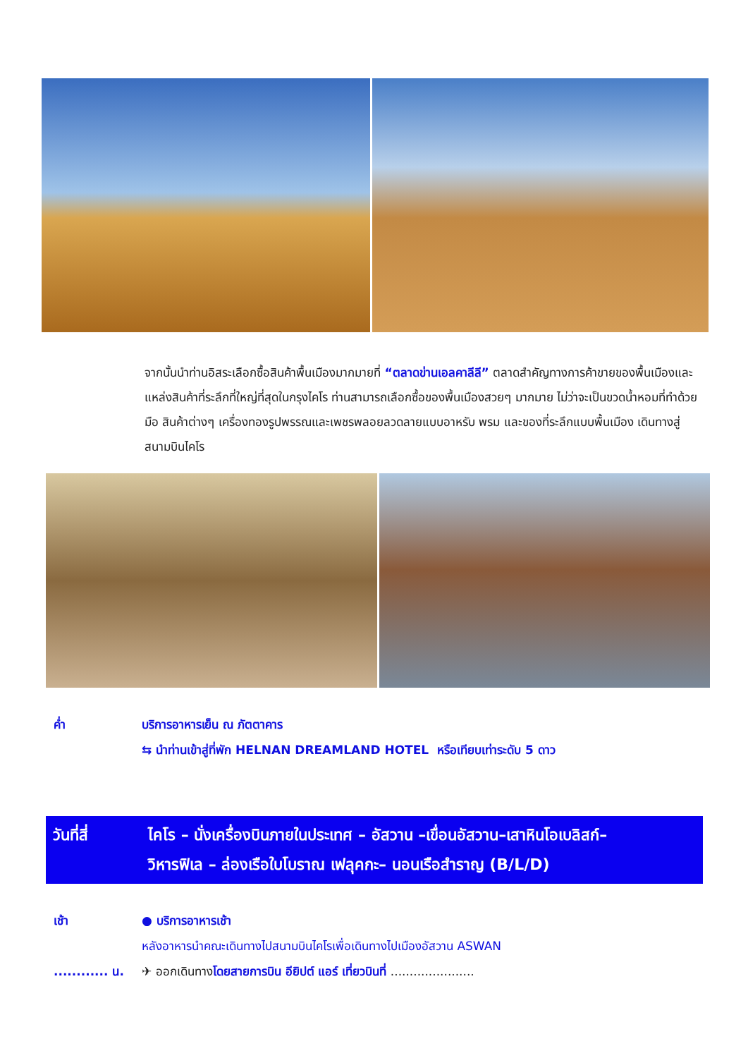จากนั้นนำท่านอิสระเลือกซื้อสินค้าพื้นเมืองมากมายที่ “ตลาดข่านเอลคาลีลี” ตลาดสำคัญทางการค้าขายของพื้นเมืองและแหล่งสินค้าที่ระลึกที่ใหญ่ที่สุดในกรุงไคโร ท่านสามารถเลือกซื้อของพื้นเมืองสวยๆ มากมาย ไม่ว่าจะเป็นขวดน้ำหอมที่ทำด้วยมือ สินค้าต่างๆ เครื่องทองรูปพรรณและเพชรพลอยลวดลายแบบอาหรับ พรม และของที่ระลึกแบบพื้นเมือง เดินทางสู่สนามบินไคโร
ค่ำ บริการอาหารเย็น ณ ภัตตาคาร
⇆ นำท่านเข้าสู่ที่พัก HELNAN DREAMLAND HOTEL หรือเทียบเท่าระดับ 5 ดาว
วันที่สี่ ไคโร – นั่งเครื่องบินภายในประเทศ – อัสวาน –เขื่อนอัสวาน–เสาหินโอเบลิสก์–
วิหารฟิเล – ล่องเรือใบโบราณ เฟลุคกะ– นอนเรือสำราญ (B/L/D)
เช้า ● บริการอาหารเช้า
หลังอาหารนำคณะเดินทางไปสนามบินไคโรเพื่อเดินทางไปเมืองอัสวาน ASWAN
............ น.
✈ ออกเดินทางโดยสายการบิน อียิปต์ แอร์ เที่ยวบินที่ ......................